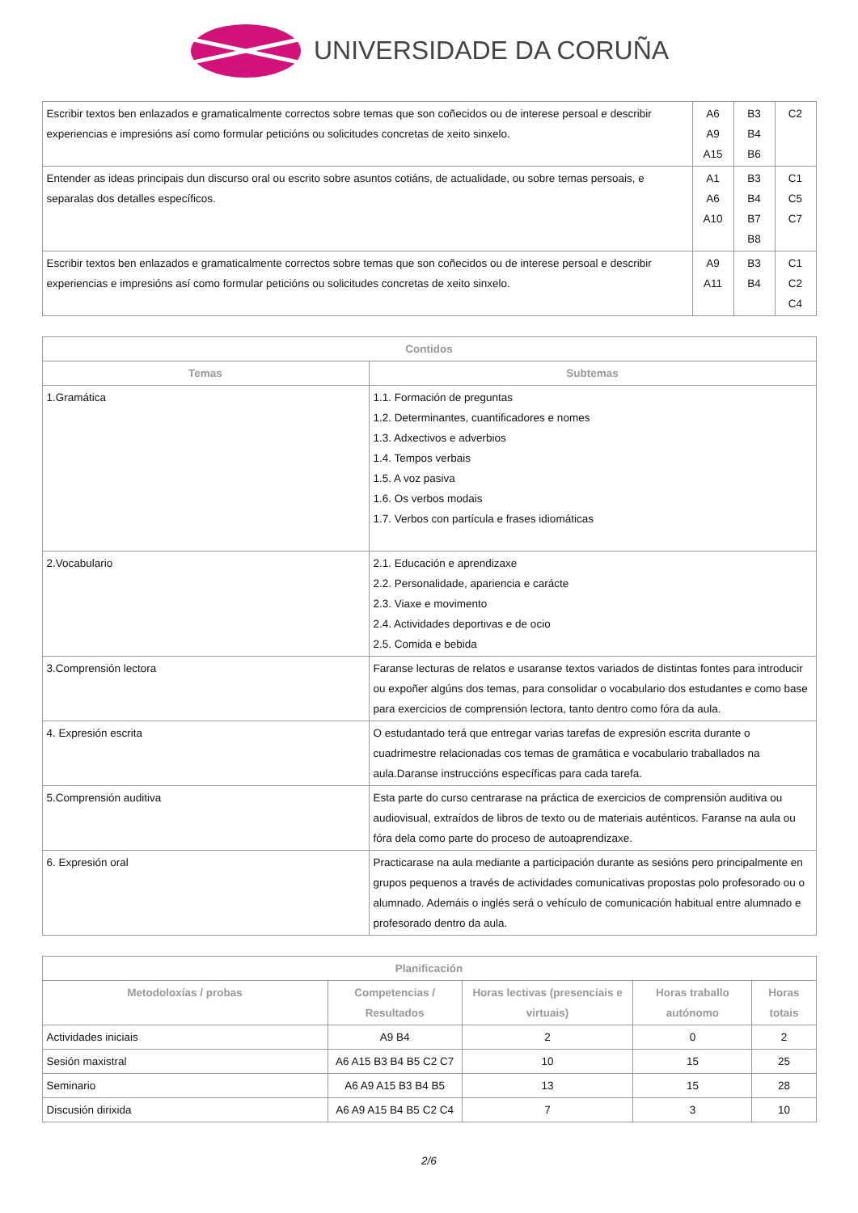UNIVERSIDADE DA CORUÑA
| Escribir textos ben enlazados e gramaticalmente correctos sobre temas que son coñecidos ou de interese persoal e describir experiencias e impresións así como formular peticións ou solicitudes concretas de xeito sinxelo. | A6 A9 A15 | B3 B4 B6 | C2 |
| Entender as ideas principais dun discurso oral ou escrito sobre asuntos cotiáns, de actualidade, ou sobre temas persoais, e separalas dos detalles específicos. | A1 A6 A10 | B3 B4 B7 B8 | C1 C5 C7 |
| Escribir textos ben enlazados e gramaticalmente correctos sobre temas que son coñecidos ou de interese persoal e describir experiencias e impresións así como formular peticións ou solicitudes concretas de xeito sinxelo. | A9 A11 | B3 B4 | C1 C2 C4 |
| Contidos | |
| --- | --- |
| Temas | Subtemas |
| 1.Gramática | 1.1. Formación de preguntas 1.2. Determinantes, cuantificadores e nomes 1.3. Adxectivos e adverbios 1.4. Tempos verbais 1.5. A voz pasiva 1.6. Os verbos modais 1.7. Verbos con partícula e frases idiomáticas |
| 2.Vocabulario | 2.1. Educación e aprendizaxe 2.2. Personalidade, apariencia e carácte 2.3. Viaxe e movimento 2.4. Actividades deportivas e de ocio 2.5. Comida e bebida |
| 3.Comprensión lectora | Faranse lecturas de relatos e usaranse textos variados de distintas fontes para introducir ou expoñer algúns dos temas, para consolidar o vocabulario dos estudantes e como base para exercicios de comprensión lectora, tanto dentro como fóra da aula. |
| 4. Expresión escrita | O estudantado terá que entregar varias tarefas de expresión escrita durante o cuadrimestre relacionadas cos temas de gramática e vocabulario traballados na aula.Daranse instruccións específicas para cada tarefa. |
| 5.Comprensión auditiva | Esta parte do curso centrarase na práctica de exercicios de comprensión auditiva ou audiovisual, extraídos de libros de texto ou de materiais auténticos. Faranse na aula ou fóra dela como parte do proceso de autoaprendizaxe. |
| 6. Expresión oral | Practicarase na aula mediante a participación durante as sesións pero principalmente en grupos pequenos a través de actividades comunicativas propostas polo profesorado ou o alumnado. Ademáis o inglés será o vehículo de comunicación habitual entre alumnado e profesorado dentro da aula. |
| Planificación | | | | |
| --- | --- | --- | --- | --- |
| Metodoloxías / probas | Competencias / Resultados | Horas lectivas (presenciais e virtuais) | Horas traballo autónomo | Horas totais |
| Actividades iniciais | A9 B4 | 2 | 0 | 2 |
| Sesión maxistral | A6 A15 B3 B4 B5 C2 C7 | 10 | 15 | 25 |
| Seminario | A6 A9 A15 B3 B4 B5 | 13 | 15 | 28 |
| Discusión dirixida | A6 A9 A15 B4 B5 C2 C4 | 7 | 3 | 10 |
2/6